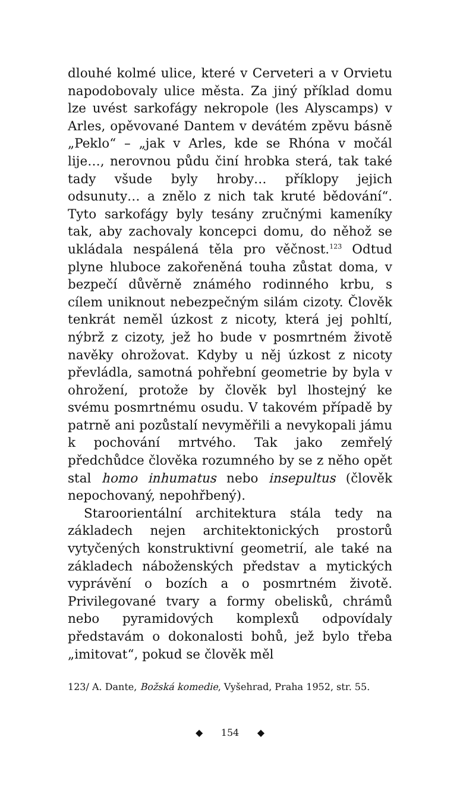dlouhé kolmé ulice, které v Cerveteri a v Orvietu napodobovaly ulice města. Za jiný příklad domu lze uvést sarkofágy nekropole (les Alyscamps) v Arles, opěvované Dantem v devátém zpěvu básně „Peklo“ – „jak v Arles, kde se Rhóna v močál lije…, nerovnou půdu činí hrobka sterá, tak také tady všude byly hroby… příklopy jejich odsunuty… a znělo z nich tak kruté bědování“. Tyto sarkofágy byly tesány zručnými kameníky tak, aby zachovaly koncepci domu, do něhož se ukládala nespálená těla pro věčnost.<sup>123</sup> Odtud plyne hluboce zakořeněná touha zůstat doma, v bezpečí důvěrně známého rodinného krbu, s cílem uniknout nebezpečným silám cizoty. Člověk tenkrát neměl úzkost z nicoty, která jej pohltí, nýbrž z cizoty, jež ho bude v posmrtném životě navěky ohrožovat. Kdyby u něj úzkost z nicoty převládla, samotná pohřební geometrie by byla v ohrožení, protože by člověk byl lhostejný ke svému posmrtnému osudu. V takovém případě by patrně ani pozůstalí nevyměřili a nevykopali jámu k pochování mrtvého. Tak jako zemřelý předchůdce člověka rozumného by se z něho opět stal homo inhumatus nebo insepultus (člověk nepochovaný, nepohřbený).
Staroorientální architektura stála tedy na základech nejen architektonických prostorů vytyčených konstruktivní geometrií, ale také na základech náboženských představ a mytických vyprávění o bozích a o posmrtném životě. Privilegované tvary a formy obelisků, chrámů nebo pyramidových komplexů odpovídaly představám o dokonalosti bohů, jež bylo třeba „imitovat“, pokud se člověk měl
123/ A. Dante, Božská komedie, Vyšehrad, Praha 1952, str. 55.
◆ 154 ◆